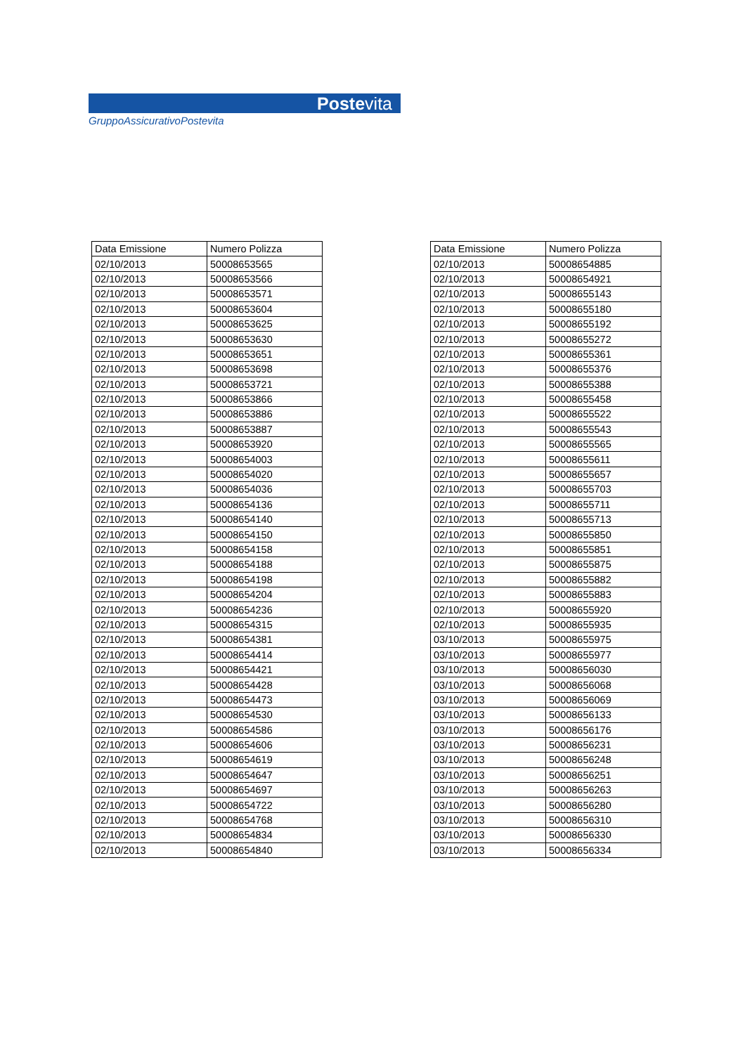Postevita
GruppoAssicurativoPostevita
| Data Emissione | Numero Polizza |
| --- | --- |
| 02/10/2013 | 50008653565 |
| 02/10/2013 | 50008653566 |
| 02/10/2013 | 50008653571 |
| 02/10/2013 | 50008653604 |
| 02/10/2013 | 50008653625 |
| 02/10/2013 | 50008653630 |
| 02/10/2013 | 50008653651 |
| 02/10/2013 | 50008653698 |
| 02/10/2013 | 50008653721 |
| 02/10/2013 | 50008653866 |
| 02/10/2013 | 50008653886 |
| 02/10/2013 | 50008653887 |
| 02/10/2013 | 50008653920 |
| 02/10/2013 | 50008654003 |
| 02/10/2013 | 50008654020 |
| 02/10/2013 | 50008654036 |
| 02/10/2013 | 50008654136 |
| 02/10/2013 | 50008654140 |
| 02/10/2013 | 50008654150 |
| 02/10/2013 | 50008654158 |
| 02/10/2013 | 50008654188 |
| 02/10/2013 | 50008654198 |
| 02/10/2013 | 50008654204 |
| 02/10/2013 | 50008654236 |
| 02/10/2013 | 50008654315 |
| 02/10/2013 | 50008654381 |
| 02/10/2013 | 50008654414 |
| 02/10/2013 | 50008654421 |
| 02/10/2013 | 50008654428 |
| 02/10/2013 | 50008654473 |
| 02/10/2013 | 50008654530 |
| 02/10/2013 | 50008654586 |
| 02/10/2013 | 50008654606 |
| 02/10/2013 | 50008654619 |
| 02/10/2013 | 50008654647 |
| 02/10/2013 | 50008654697 |
| 02/10/2013 | 50008654722 |
| 02/10/2013 | 50008654768 |
| 02/10/2013 | 50008654834 |
| 02/10/2013 | 50008654840 |
| Data Emissione | Numero Polizza |
| --- | --- |
| 02/10/2013 | 50008654885 |
| 02/10/2013 | 50008654921 |
| 02/10/2013 | 50008655143 |
| 02/10/2013 | 50008655180 |
| 02/10/2013 | 50008655192 |
| 02/10/2013 | 50008655272 |
| 02/10/2013 | 50008655361 |
| 02/10/2013 | 50008655376 |
| 02/10/2013 | 50008655388 |
| 02/10/2013 | 50008655458 |
| 02/10/2013 | 50008655522 |
| 02/10/2013 | 50008655543 |
| 02/10/2013 | 50008655565 |
| 02/10/2013 | 50008655611 |
| 02/10/2013 | 50008655657 |
| 02/10/2013 | 50008655703 |
| 02/10/2013 | 50008655711 |
| 02/10/2013 | 50008655713 |
| 02/10/2013 | 50008655850 |
| 02/10/2013 | 50008655851 |
| 02/10/2013 | 50008655875 |
| 02/10/2013 | 50008655882 |
| 02/10/2013 | 50008655883 |
| 02/10/2013 | 50008655920 |
| 02/10/2013 | 50008655935 |
| 03/10/2013 | 50008655975 |
| 03/10/2013 | 50008655977 |
| 03/10/2013 | 50008656030 |
| 03/10/2013 | 50008656068 |
| 03/10/2013 | 50008656069 |
| 03/10/2013 | 50008656133 |
| 03/10/2013 | 50008656176 |
| 03/10/2013 | 50008656231 |
| 03/10/2013 | 50008656248 |
| 03/10/2013 | 50008656251 |
| 03/10/2013 | 50008656263 |
| 03/10/2013 | 50008656280 |
| 03/10/2013 | 50008656310 |
| 03/10/2013 | 50008656330 |
| 03/10/2013 | 50008656334 |